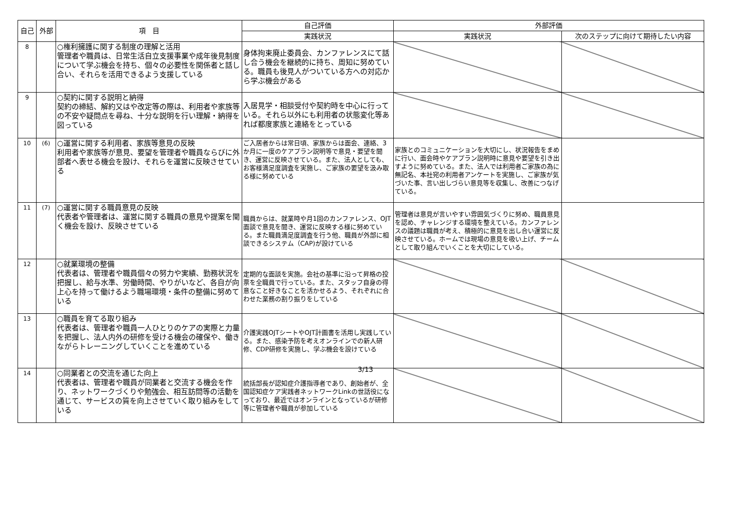| 自己 | 外部 | 項 目 | 自己評価 | 外部評価 | |
| --- | --- | --- | --- | --- | --- |
| | | | 実践状況 | 実践状況 | 次のステップに向けて期待したい内容 |
| 8 | | ○権利擁護に関する制度の理解と活用 管理者や職員は、日常生活自立支援事業や成年後見制度について学ぶ機会を持ち、個々の必要性を関係者と話し合い、それらを活用できるよう支援している | 身体拘束廃止委員会、カンファレンスにて話し合う機会を継続的に持ち、周知に努めている。職員も後見人がついている方への対応から学ぶ機会がある | | |
| 9 | | ○契約に関する説明と納得 契約の締結、解約又はや改定等の際は、利用者や家族等の不安や疑問点を尋ね、十分な説明を行い理解・納得を図っている | 入居見学・相談受付や契約時を中心に行っている。それら以外にも利用者の状態変化等あれば都度家族と連絡をとっている | | |
| 10 | (6) | ○運営に関する利用者、家族等意見の反映 利用者や家族等が意見、要望を管理者や職員ならびに外部者へ表せる機会を設け、それらを運営に反映させている | ご入居者からは常日頃、家族からは面会、連絡、3か月に一度のケアプラン説明等で意見・要望を聞き、運営に反映させている。また、法人としても、お客様満足度調査を実施し、ご家族の要望を汲み取る様に努めている | 家族とのコミュニケーションを大切にし、状況報告をまめに行い、面会時やケアプラン説明時に意見や要望を引き出すように努めている。また、法人では利用者ご家族の為に無記名、本社宛の利用者アンケートを実施し、ご家族が気づいた事、言い出しづらい意見等を収集し、改善につなげている。 | |
| 11 | (7) | ○運営に関する職員意見の反映 代表者や管理者は、運営に関する職員の意見や提案を聞く機会を設け、反映させている | 職員からは、就業時や月1回のカンファレンス、OJT面談で意見を聞き、運営に反映する様に努めている。また職員満足度調査を行う他、職員が外部に相談できるシステム（CAP)が設けている | 管理者は意見が言いやすい雰囲気づくりに努め、職員意見を認め、チャレンジする環境を整えている。カンファレンスの議題は職員が考え、積極的に意見を出し合い運営に反映させている。ホームでは現場の意見を吸い上げ、チームとして取り組んでいくことを大切にしている。 | |
| 12 | | ○就業環境の整備 代表者は、管理者や職員個々の努力や実績、勤務状況を把握し、給与水準、労働時間、やりがいなど、各自が向上心を持って働けるよう職場環境・条件の整備に努めている | 定期的な面談を実施。会社の基準に沿って昇格の投票を全職員で行っている。また、スタッフ自身の得意なこと好きなことを活かせるよう、それぞれに合わせた業務の割り振りをしている | | |
| 13 | | ○職員を育てる取り組み 代表者は、管理者や職員一人ひとりのケアの実際と力量を把握し、法人内外の研修を受ける機会の確保や、働きながらトレーニングしていくことを進めている | 介護実践OJTシートやOJT計画書を活用し実践している。また、感染予防を考えオンラインでの新人研修、CDP研修を実施し、学ぶ機会を設けている | | |
| 14 | | ○同業者との交流を通じた向上 代表者は、管理者や職員が同業者と交流する機会を作り、ネットワークづくりや勉強会、相互訪問等の活動を通じて、サービスの質を向上させていく取り組みをしている | 統括部長が認知症介護指導者であり、創始者が、全国認知症ケア実践者ネットワークLinkの世話役になっており、最近ではオンラインとなっているが研修等に管理者や職員が参加している | | |
3/13